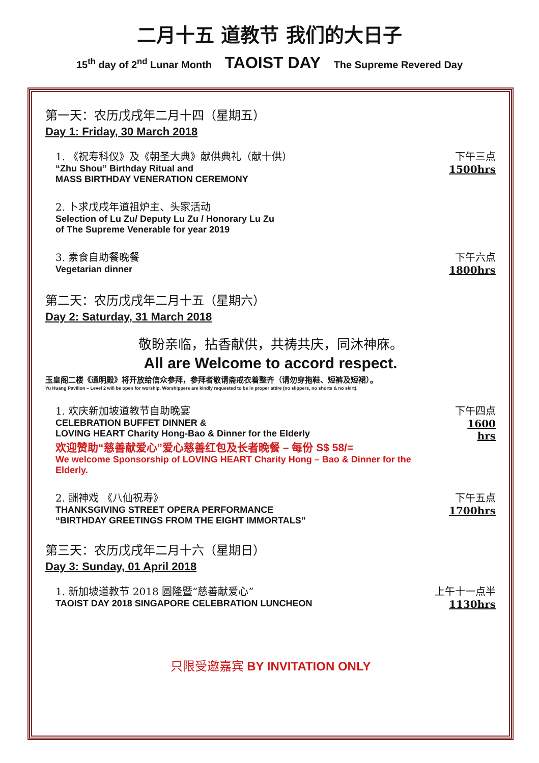二月十五 道教节 我们的大日子
15<sup>th</sup> day of 2<sup>nd</sup> Lunar Month TAOIST DAY The Supreme Revered Day
第一天：农历戊戌年二月十四（星期五）
Day 1: Friday, 30 March 2018
1. 《祝寿科仪》及《朝圣大典》献供典礼（献十供）
“Zhu Shou” Birthday Ritual and
MASS BIRTHDAY VENERATION CEREMONY
下午三点
1500hrs
2. 卜求戊戌年道祖炉主、头家活动
Selection of Lu Zu/ Deputy Lu Zu / Honorary Lu Zu
of The Supreme Venerable for year 2019
3. 素食自助餐晚餐
Vegetarian dinner
下午六点
1800hrs
第二天：农历戊戌年二月十五（星期六）
Day 2: Saturday, 31 March 2018
敬盼亲临，拈香献供，共祷共庆，同沐神庥。
All are Welcome to accord respect.
玉皇阁二楼《通明殿》将开放给信众参拜，参拜者敬请斋戒衣着整齐（请勿穿拖鞋、短裤及短裙）。
Yu Huang Pavilion – Level 2 will be open for worship. Worshippers are kindly requested to be in proper attire (no slippers, no shorts & no skirt).
1. 欢庆新加坡道教节自助晚宴
CELEBRATION BUFFET DINNER &
LOVING HEART Charity Hong-Bao & Dinner for the Elderly
欢迎赞助“慈善献爱心”爱心慈善红包及长者晚餐 – 每份 S$ 58/=
We welcome Sponsorship of LOVING HEART Charity Hong – Bao & Dinner for the Elderly.
下午四点
1600 hrs
2. 酬神戏 《八仙祝寿》
THANKSGIVING STREET OPERA PERFORMANCE
“BIRTHDAY GREETINGS FROM THE EIGHT IMMORTALS”
下午五点
1700hrs
第三天：农历戊戌年二月十六（星期日）
Day 3: Sunday, 01 April 2018
1. 新加坡道教节 2018 圆隆暨“慈善献爱心”
TAOIST DAY 2018 SINGAPORE CELEBRATION LUNCHEON
上午十一点半
1130hrs
只限受邀嘉宾 BY INVITATION ONLY